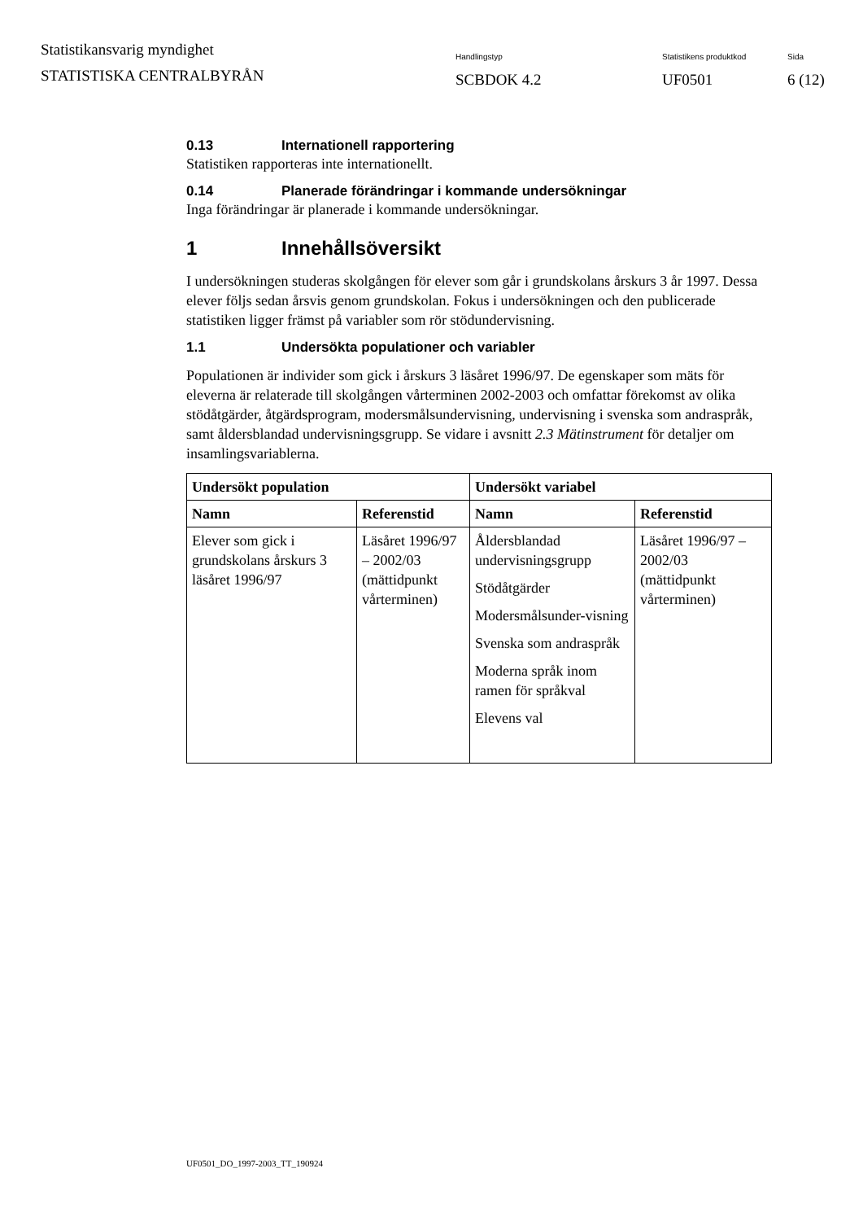Statistikansvarig myndighet
STATISTISKA CENTRALBYRÅN
Handlingstyp
SCBDOK 4.2
Statistikens produktkod
UF0501
Sida
6 (12)
0.13 Internationell rapportering
Statistiken rapporteras inte internationellt.
0.14 Planerade förändringar i kommande undersökningar
Inga förändringar är planerade i kommande undersökningar.
1 Innehållsöversikt
I undersökningen studeras skolgången för elever som går i grundskolans årskurs 3 år 1997. Dessa elever följs sedan årsvis genom grundskolan. Fokus i undersökningen och den publicerade statistiken ligger främst på variabler som rör stödundervisning.
1.1 Undersökta populationer och variabler
Populationen är individer som gick i årskurs 3 läsåret 1996/97. De egenskaper som mäts för eleverna är relaterade till skolgången vårterminen 2002-2003 och omfattar förekomst av olika stödåtgärder, åtgärdsprogram, modersmålsundervisning, undervisning i svenska som andraspråk, samt åldersblandad undervisningsgrupp. Se vidare i avsnitt 2.3 Mätinstrument för detaljer om insamlingsvariablerna.
| Undersökt population | | Undersökt variabel | |
| --- | --- | --- | --- |
| Namn | Referenstid | Namn | Referenstid |
| Elever som gick i grundskolans årskurs 3 läsåret 1996/97 | Läsåret 1996/97 – 2002/03 (mättidpunkt vårterminen) | Åldersblandad undervisningsgrupp Stödåtgärder Modersmålsunder-visning Svenska som andraspråk Moderna språk inom ramen för språkval Elevens val | Läsåret 1996/97 – 2002/03 (mättidpunkt vårterminen) |
UF0501_DO_1997-2003_TT_190924